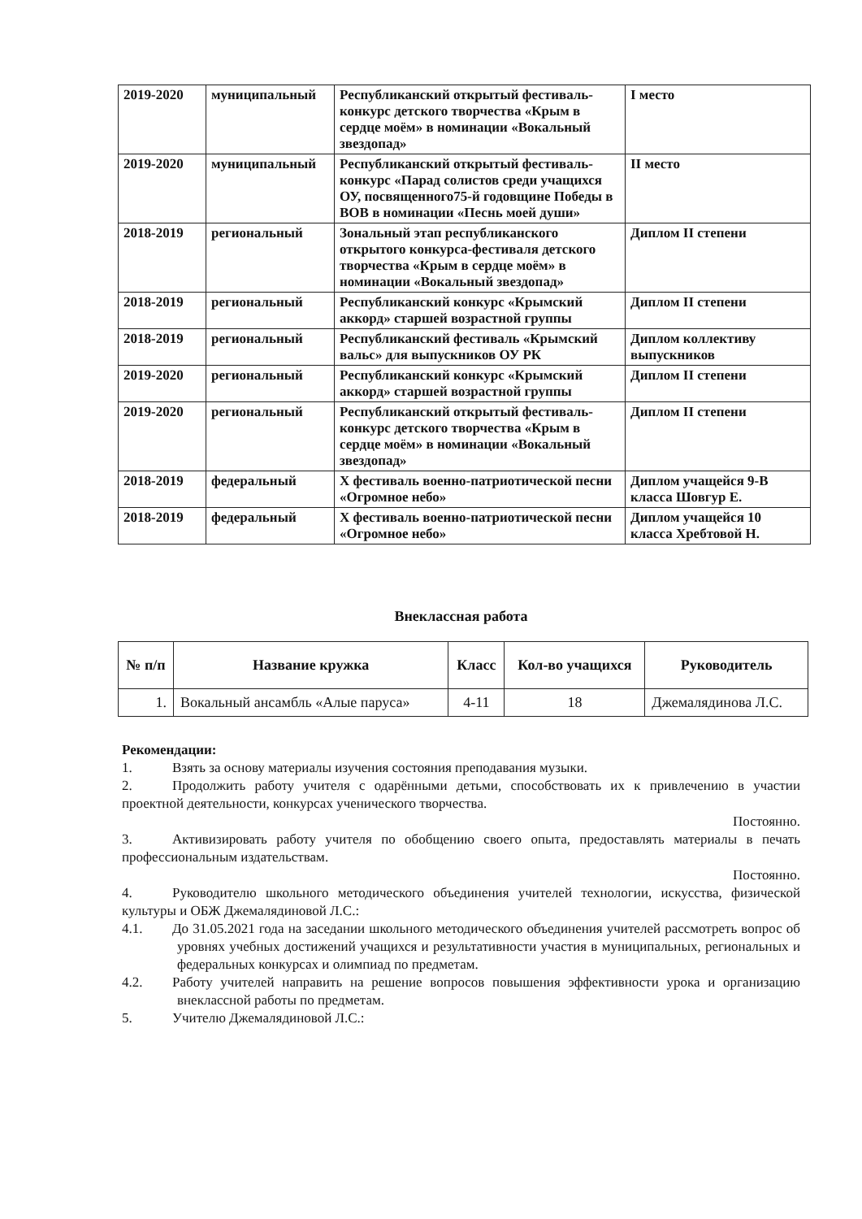| 2019-2020 | муниципальный | Республиканский открытый фестиваль-конкурс детского творчества «Крым в сердце моём» в номинации «Вокальный звездопад» | I место |
| 2019-2020 | муниципальный | Республиканский открытый фестиваль-конкурс «Парад солистов среди учащихся ОУ, посвященного75-й годовщине Победы в ВОВ в номинации «Песнь моей души» | II место |
| 2018-2019 | региональный | Зональный этап республиканского открытого конкурса-фестиваля детского творчества «Крым в сердце моём» в номинации «Вокальный звездопад» | Диплом II степени |
| 2018-2019 | региональный | Республиканский конкурс «Крымский аккорд» старшей возрастной группы | Диплом II степени |
| 2018-2019 | региональный | Республиканский фестиваль «Крымский вальс» для выпускников ОУ РК | Диплом коллективу выпускников |
| 2019-2020 | региональный | Республиканский конкурс «Крымский аккорд» старшей возрастной группы | Диплом II степени |
| 2019-2020 | региональный | Республиканский открытый фестиваль-конкурс детского творчества «Крым в сердце моём» в номинации «Вокальный звездопад» | Диплом II степени |
| 2018-2019 | федеральный | X фестиваль военно-патриотической песни «Огромное небо» | Диплом учащейся 9-В класса Шовгур Е. |
| 2018-2019 | федеральный | X фестиваль военно-патриотической песни «Огромное небо» | Диплом учащейся 10 класса Хребтовой Н. |
Внеклассная работа
| № п/п | Название кружка | Класс | Кол-во учащихся | Руководитель |
| --- | --- | --- | --- | --- |
| 1. | Вокальный ансамбль «Алые паруса» | 4-11 | 18 | Джемалядинова Л.С. |
Рекомендации:
1. Взять за основу материалы изучения состояния преподавания музыки.
2. Продолжить работу учителя с одарёнными детьми, способствовать их к привлечению в участии проектной деятельности, конкурсах ученического творчества.
Постоянно.
3. Активизировать работу учителя по обобщению своего опыта, предоставлять материалы в печать профессиональным издательствам.
Постоянно.
4. Руководителю школьного методического объединения учителей технологии, искусства, физической культуры и ОБЖ Джемалядиновой Л.С.:
4.1. До 31.05.2021 года на заседании школьного методического объединения учителей рассмотреть вопрос об уровнях учебных достижений учащихся и результативности участия в муниципальных, региональных и федеральных конкурсах и олимпиад по предметам.
4.2. Работу учителей направить на решение вопросов повышения эффективности урока и организацию внеклассной работы по предметам.
5. Учителю Джемалядиновой Л.С.: